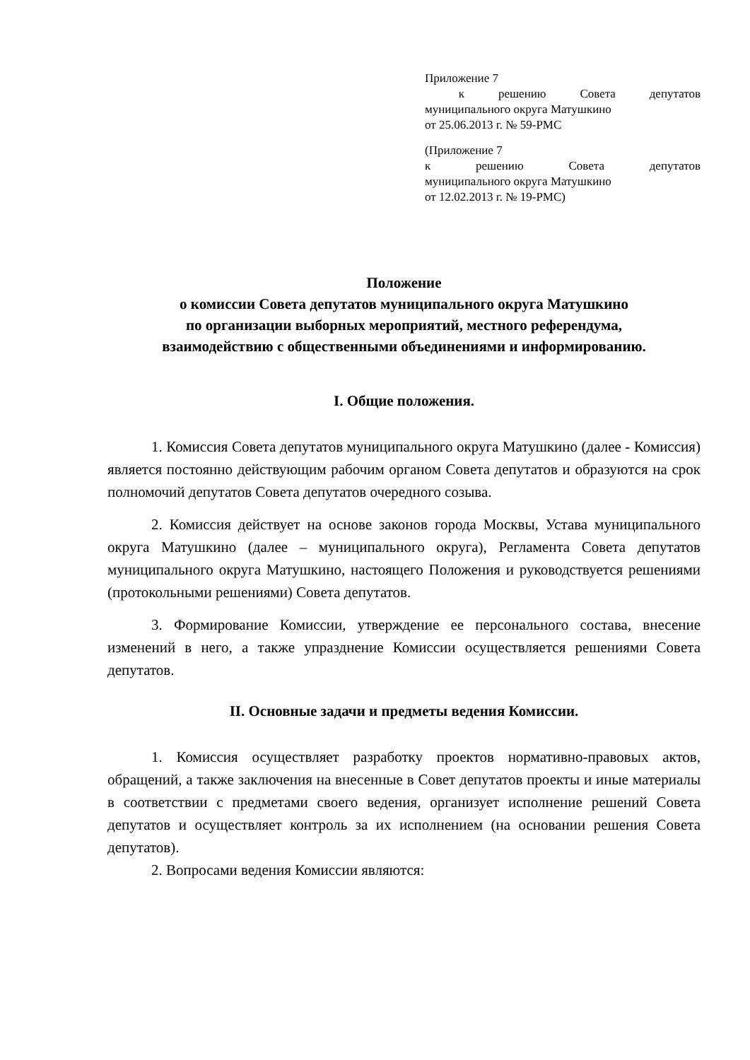Приложение 7
к решению Совета депутатов
муниципального округа Матушкино
от 25.06.2013 г. № 59-РМС
(Приложение 7
к решению Совета депутатов
муниципального округа Матушкино
от 12.02.2013 г. № 19-РМС)
Положение
о комиссии Совета депутатов муниципального округа Матушкино
по организации выборных мероприятий, местного референдума,
взаимодействию с общественными объединениями и информированию.
I. Общие положения.
1. Комиссия Совета депутатов муниципального округа Матушкино (далее - Комиссия) является постоянно действующим рабочим органом Совета депутатов и образуются на срок полномочий депутатов Совета депутатов очередного созыва.
2. Комиссия действует на основе законов города Москвы, Устава муниципального округа Матушкино (далее – муниципального округа), Регламента Совета депутатов муниципального округа Матушкино, настоящего Положения и руководствуется решениями (протокольными решениями) Совета депутатов.
3. Формирование Комиссии, утверждение ее персонального состава, внесение изменений в него, а также упразднение Комиссии осуществляется решениями Совета депутатов.
II. Основные задачи и предметы ведения Комиссии.
1. Комиссия осуществляет разработку проектов нормативно-правовых актов, обращений, а также заключения на внесенные в Совет депутатов проекты и иные материалы в соответствии с предметами своего ведения, организует исполнение решений Совета депутатов и осуществляет контроль за их исполнением (на основании решения Совета депутатов).
2. Вопросами ведения Комиссии являются: